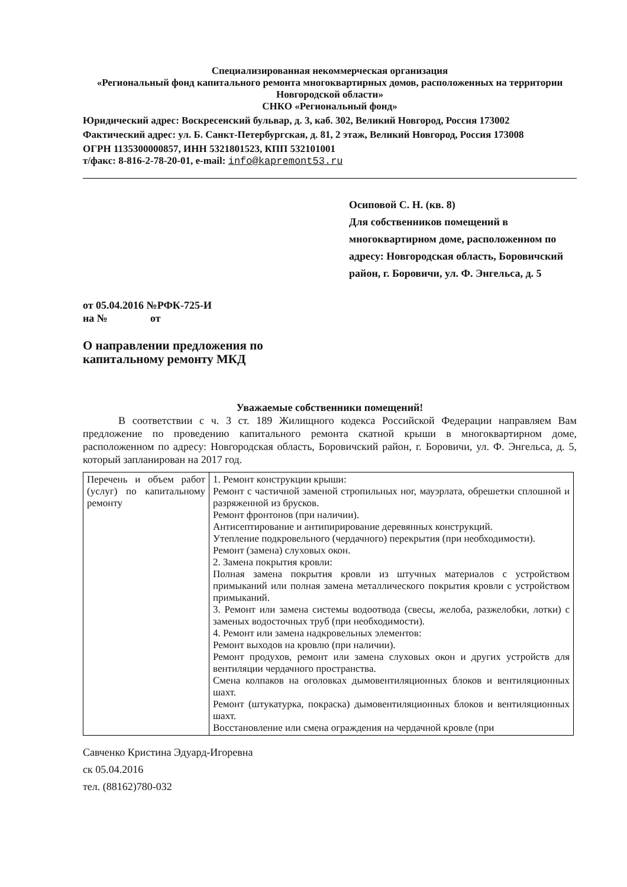Специализированная некоммерческая организация
«Региональный фонд капитального ремонта многоквартирных домов, расположенных на территории Новгородской области»
СНКО «Региональный фонд»
Юридический адрес: Воскресенский бульвар, д. 3, каб. 302, Великий Новгород, Россия 173002
Фактический адрес: ул. Б. Санкт-Петербургская, д. 81, 2 этаж, Великий Новгород, Россия 173008
ОГРН 1135300000857, ИНН 5321801523, КПП 532101001
т/факс: 8-816-2-78-20-01, e-mail: info@kapremont53.ru
Осиповой С. Н. (кв. 8)
Для собственников помещений в многоквартирном доме, расположенном по адресу: Новгородская область, Боровичский район, г. Боровичи, ул. Ф. Энгельса, д. 5
от 05.04.2016 №РФК-725-И
на № от
О направлении предложения по
капитальному ремонту МКД
Уважаемые собственники помещений!
В соответствии с ч. 3 ст. 189 Жилищного кодекса Российской Федерации направляем Вам предложение по проведению капитального ремонта скатной крыши в многоквартирном доме, расположенном по адресу: Новгородская область, Боровичский район, г. Боровичи, ул. Ф. Энгельса, д. 5, который запланирован на 2017 год.
| Перечень и объем работ (услуг) по капитальному ремонту | 1. Ремонт конструкции крыши: Ремонт с частичной заменой стропильных ног, мауэрлата, обрешетки сплошной и разряженной из брусков. Ремонт фронтонов (при наличии). Антисептирование и антипирирование деревянных конструкций. Утепление подкровельного (чердачного) перекрытия (при необходимости). Ремонт (замена) слуховых окон. 2. Замена покрытия кровли: Полная замена покрытия кровли из штучных материалов с устройством примыканий или полная замена металлического покрытия кровли с устройством примыканий. 3. Ремонт или замена системы водоотвода (свесы, желоба, разжелобки, лотки) с заменых водосточных труб (при необходимости). 4. Ремонт или замена надкровельных элементов: Ремонт выходов на кровлю (при наличии). Ремонт продухов, ремонт или замена слуховых окон и других устройств для вентиляции чердачного пространства. Смена колпаков на оголовках дымовентиляционных блоков и вентиляционных шахт. Ремонт (штукатурка, покраска) дымовентиляционных блоков и вентиляционных шахт. Восстановление или смена ограждения на чердачной кровле (при |
Савченко Кристина Эдуард-Игоревна
ск 05.04.2016
тел. (88162)780-032